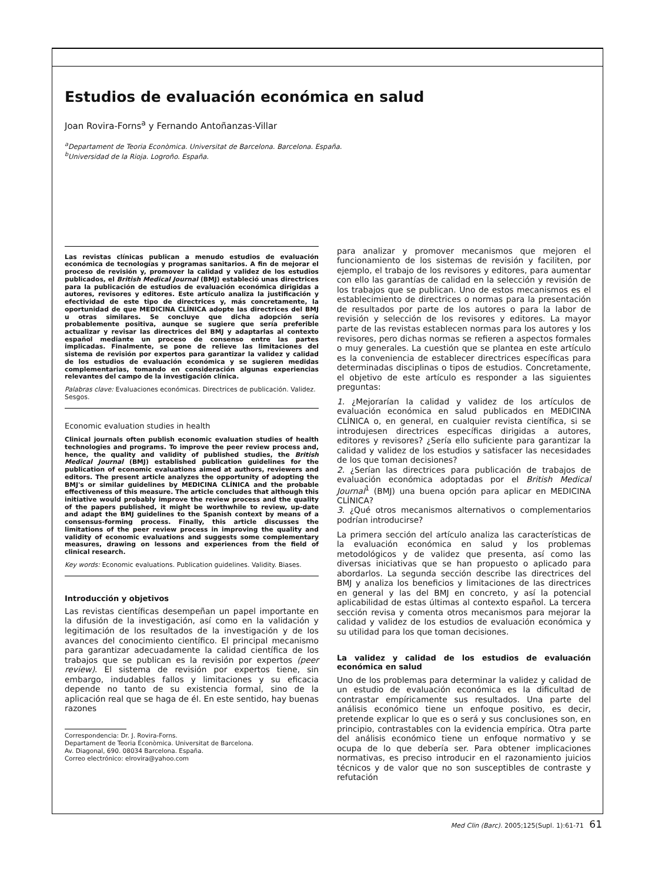Estudios de evaluación económica en salud
Joan Rovira-Forns<sup>a</sup> y Fernando Antoñanzas-Villar
<sup>a</sup> Departament de Teoria Econòmica. Universitat de Barcelona. Barcelona. España.
<sup>b</sup> Universidad de la Rioja. Logroño. España.
Las revistas clínicas publican a menudo estudios de evaluación económica de tecnologías y programas sanitarios. A fin de mejorar el proceso de revisión y, promover la calidad y validez de los estudios publicados, el British Medical Journal (BMJ) estableció unas directrices para la publicación de estudios de evaluación económica dirigidas a autores, revisores y editores. Este artículo analiza la justificación y efectividad de este tipo de directrices y, más concretamente, la oportunidad de que MEDICINA CLÍNICA adopte las directrices del BMJ u otras similares. Se concluye que dicha adopción sería probablemente positiva, aunque se sugiere que sería preferible actualizar y revisar las directrices del BMJ y adaptarlas al contexto español mediante un proceso de consenso entre las partes implicadas. Finalmente, se pone de relieve las limitaciones del sistema de revisión por expertos para garantizar la validez y calidad de los estudios de evaluación económica y se sugieren medidas complementarias, tomando en consideración algunas experiencias relevantes del campo de la investigación clínica.
Palabras clave: Evaluaciones económicas. Directrices de publicación. Validez. Sesgos.
Economic evaluation studies in health
Clinical journals often publish economic evaluation studies of health technologies and programs. To improve the peer review process and, hence, the quality and validity of published studies, the British Medical Journal (BMJ) established publication guidelines for the publication of economic evaluations aimed at authors, reviewers and editors. The present article analyzes the opportunity of adopting the BMJ's or similar guidelines by MEDICINA CLÍNICA and the probable effectiveness of this measure. The article concludes that although this initiative would probably improve the review process and the quality of the papers published, it might be worthwhile to review, up-date and adapt the BMJ guidelines to the Spanish context by means of a consensus-forming process. Finally, this article discusses the limitations of the peer review process in improving the quality and validity of economic evaluations and suggests some complementary measures, drawing on lessons and experiences from the field of clinical research.
Key words: Economic evaluations. Publication guidelines. Validity. Biases.
Introducción y objetivos
Las revistas científicas desempeñan un papel importante en la difusión de la investigación, así como en la validación y legitimación de los resultados de la investigación y de los avances del conocimiento científico. El principal mecanismo para garantizar adecuadamente la calidad científica de los trabajos que se publican es la revisión por expertos (peer review). El sistema de revisión por expertos tiene, sin embargo, indudables fallos y limitaciones y su eficacia depende no tanto de su existencia formal, sino de la aplicación real que se haga de él. En este sentido, hay buenas razones
Correspondencia: Dr. J. Rovira-Forns.
Departament de Teoria Econòmica. Universitat de Barcelona.
Av. Diagonal, 690. 08034 Barcelona. España.
Correo electrónico: elrovira@yahoo.com
para analizar y promover mecanismos que mejoren el funcionamiento de los sistemas de revisión y faciliten, por ejemplo, el trabajo de los revisores y editores, para aumentar con ello las garantías de calidad en la selección y revisión de los trabajos que se publican. Uno de estos mecanismos es el establecimiento de directrices o normas para la presentación de resultados por parte de los autores o para la labor de revisión y selección de los revisores y editores. La mayor parte de las revistas establecen normas para los autores y los revisores, pero dichas normas se refieren a aspectos formales o muy generales. La cuestión que se plantea en este artículo es la conveniencia de establecer directrices específicas para determinadas disciplinas o tipos de estudios. Concretamente, el objetivo de este artículo es responder a las siguientes preguntas:
1. ¿Mejorarían la calidad y validez de los artículos de evaluación económica en salud publicados en MEDICINA CLÍNICA o, en general, en cualquier revista científica, si se introdujesen directrices específicas dirigidas a autores, editores y revisores? ¿Sería ello suficiente para garantizar la calidad y validez de los estudios y satisfacer las necesidades de los que toman decisiones?
2. ¿Serían las directrices para publicación de trabajos de evaluación económica adoptadas por el British Medical Journal<sup>1</sup> (BMJ) una buena opción para aplicar en MEDICINA CLÍNICA?
3. ¿Qué otros mecanismos alternativos o complementarios podrían introducirse?
La primera sección del artículo analiza las características de la evaluación económica en salud y los problemas metodológicos y de validez que presenta, así como las diversas iniciativas que se han propuesto o aplicado para abordarlos. La segunda sección describe las directrices del BMJ y analiza los beneficios y limitaciones de las directrices en general y las del BMJ en concreto, y así la potencial aplicabilidad de estas últimas al contexto español. La tercera sección revisa y comenta otros mecanismos para mejorar la calidad y validez de los estudios de evaluación económica y su utilidad para los que toman decisiones.
La validez y calidad de los estudios de evaluación económica en salud
Uno de los problemas para determinar la validez y calidad de un estudio de evaluación económica es la dificultad de contrastar empíricamente sus resultados. Una parte del análisis económico tiene un enfoque positivo, es decir, pretende explicar lo que es o será y sus conclusiones son, en principio, contrastables con la evidencia empírica. Otra parte del análisis económico tiene un enfoque normativo y se ocupa de lo que debería ser. Para obtener implicaciones normativas, es preciso introducir en el razonamiento juicios técnicos y de valor que no son susceptibles de contraste y refutación
Med Clin (Barc). 2005;125(Supl. 1):61-71 61